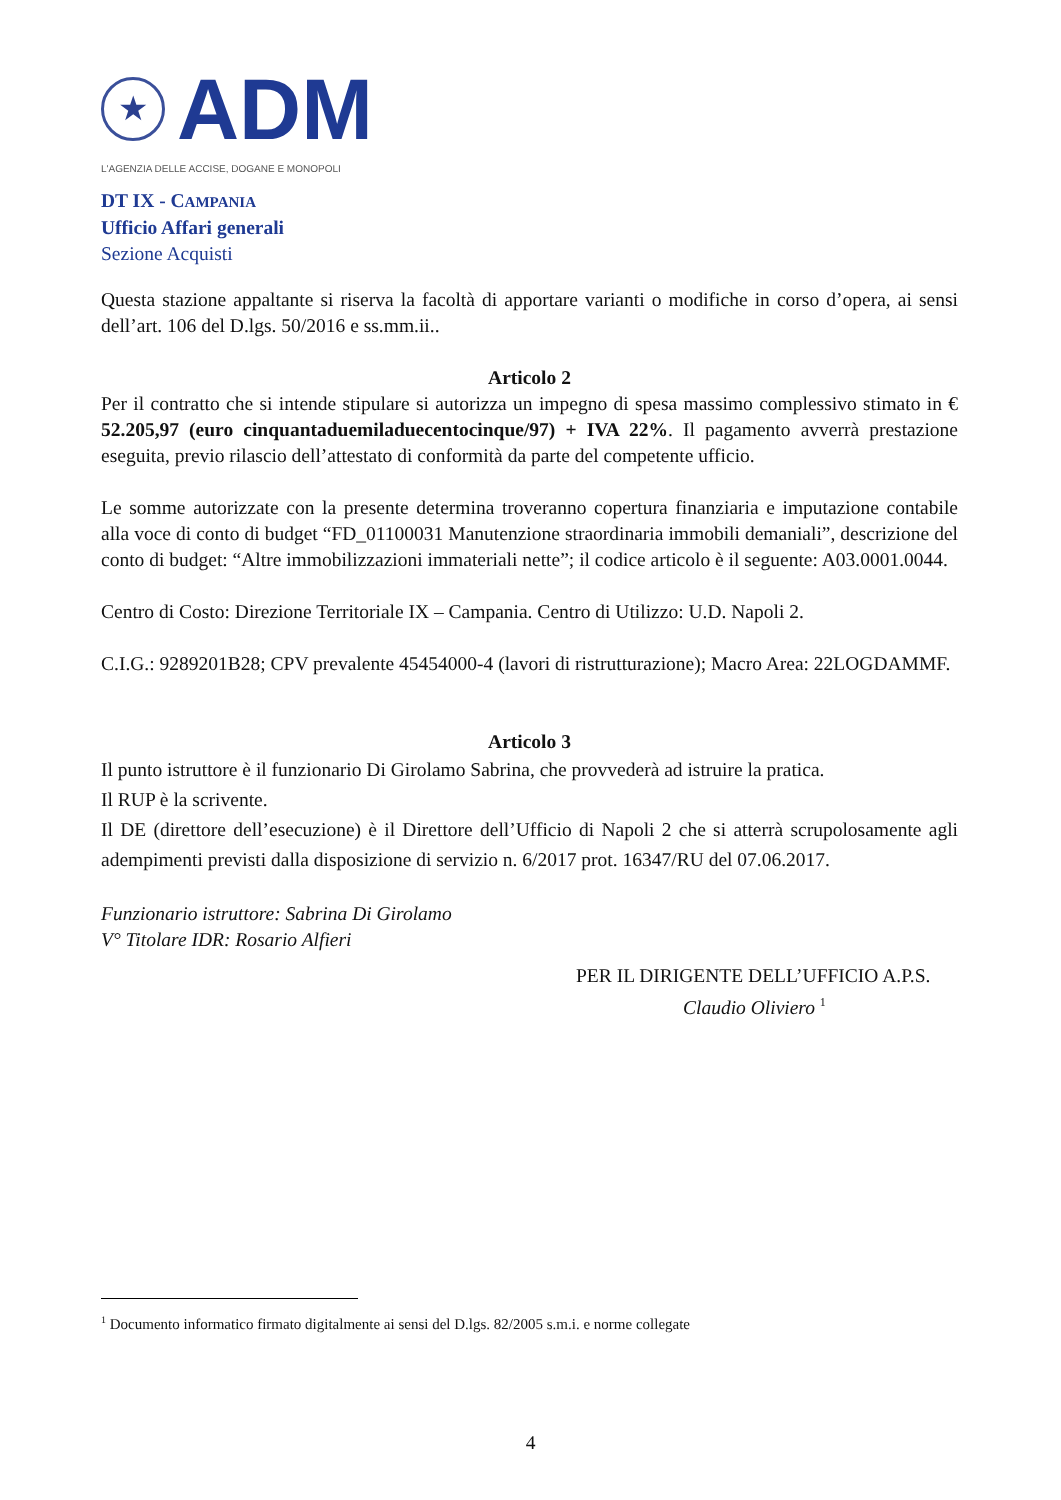★
ADM
L'AGENZIA DELLE ACCISE, DOGANE E MONOPOLI
DT IX - CAMPANIA
Ufficio Affari generali
Sezione Acquisti
Questa stazione appaltante si riserva la facoltà di apportare varianti o modifiche in corso d’opera, ai sensi dell’art. 106 del D.lgs. 50/2016 e ss.mm.ii..
Articolo 2
Per il contratto che si intende stipulare si autorizza un impegno di spesa massimo complessivo stimato in € 52.205,97 (euro cinquantaduemiladuecentocinque/97) + IVA 22%. Il pagamento avverrà prestazione eseguita, previo rilascio dell’attestato di conformità da parte del competente ufficio.
Le somme autorizzate con la presente determina troveranno copertura finanziaria e imputazione contabile alla voce di conto di budget “FD_01100031 Manutenzione straordinaria immobili demaniali”, descrizione del conto di budget: “Altre immobilizzazioni immateriali nette”; il codice articolo è il seguente: A03.0001.0044.
Centro di Costo: Direzione Territoriale IX – Campania. Centro di Utilizzo: U.D. Napoli 2.
C.I.G.: 9289201B28; CPV prevalente 45454000-4 (lavori di ristrutturazione); Macro Area: 22LOGDAMMF.
Articolo 3
Il punto istruttore è il funzionario Di Girolamo Sabrina, che provvederà ad istruire la pratica.
Il RUP è la scrivente.
Il DE (direttore dell’esecuzione) è il Direttore dell’Ufficio di Napoli 2 che si atterrà scrupolosamente agli adempimenti previsti dalla disposizione di servizio n. 6/2017 prot. 16347/RU del 07.06.2017.
Funzionario istruttore: Sabrina Di Girolamo
V° Titolare IDR: Rosario Alfieri
PER IL DIRIGENTE DELL’UFFICIO A.P.S.
Claudio Oliviero <sup>1</sup>
<sup>1</sup> Documento informatico firmato digitalmente ai sensi del D.lgs. 82/2005 s.m.i. e norme collegate
4